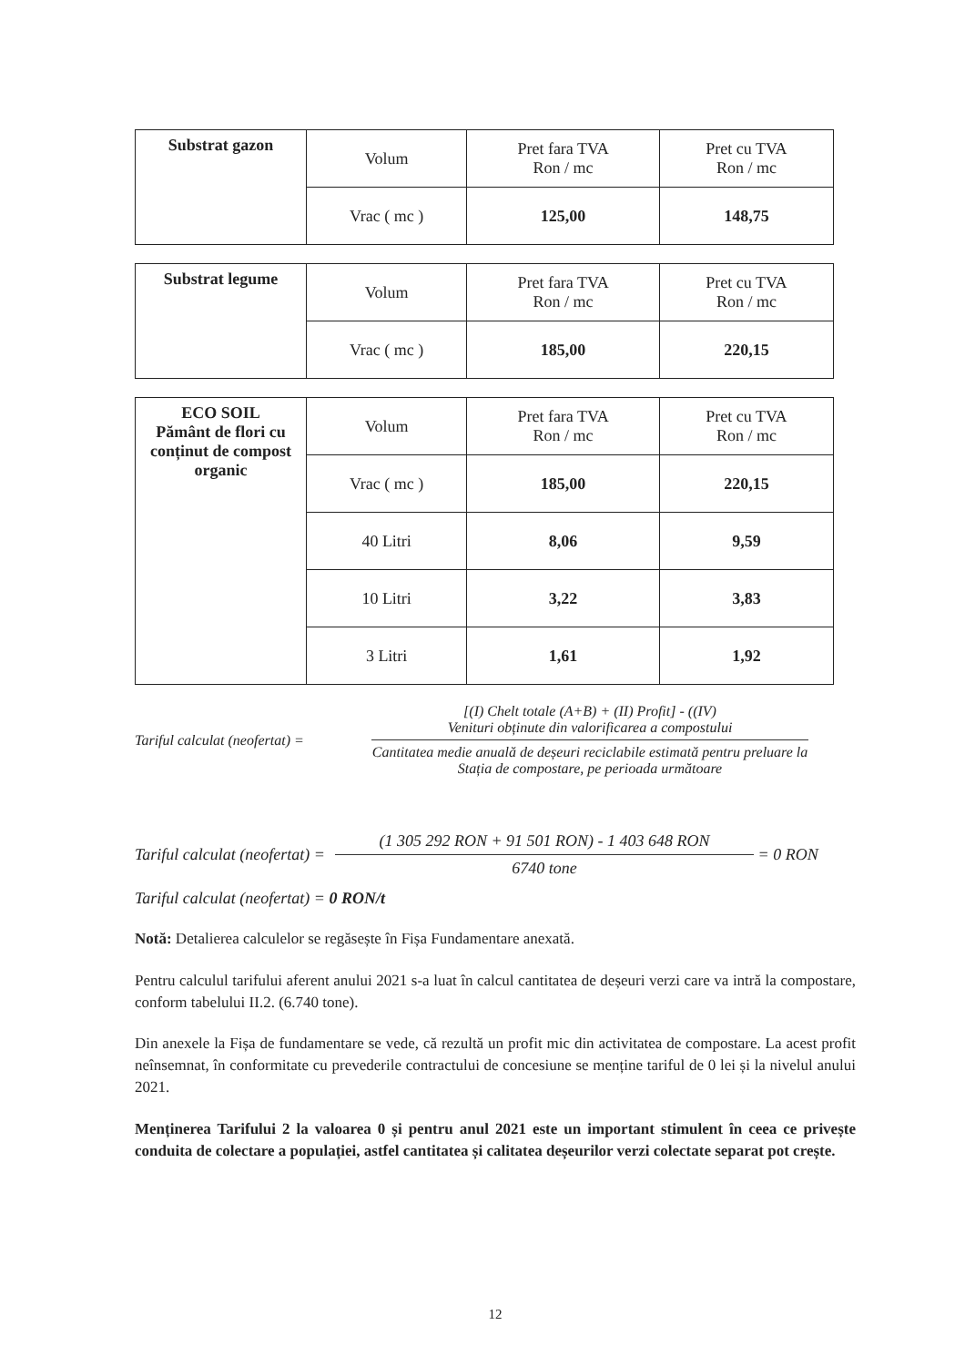| Substrat gazon | Volum | Pret fara TVA Ron / mc | Pret cu TVA Ron / mc |
| | Vrac ( mc ) | 125,00 | 148,75 |
| Substrat legume | Volum | Pret fara TVA Ron / mc | Pret cu TVA Ron / mc |
| | Vrac ( mc ) | 185,00 | 220,15 |
| ECO SOIL Pământ de flori cu conținut de compost organic | Volum | Pret fara TVA Ron / mc | Pret cu TVA Ron / mc |
| | Vrac ( mc ) | 185,00 | 220,15 |
| | 40 Litri | 8,06 | 9,59 |
| | 10 Litri | 3,22 | 3,83 |
| | 3 Litri | 1,61 | 1,92 |
Tariful calculat (neofertat) =
[(I) Chelt totale (A+B) + (II) Profit] - ((IV)
Venituri obținute din valorificarea a compostului
Cantitatea medie anuală de deșeuri reciclabile estimată pentru preluare la Stația de compostare, pe perioada următoare
Tariful calculat (neofertat) =
(1 305 292 RON + 91 501 RON) - 1 403 648 RON
6740 tone
= 0 RON
Tariful calculat (neofertat) = 0 RON/t
Notă: Detalierea calculelor se regăsește în Fișa Fundamentare anexată.
Pentru calculul tarifului aferent anului 2021 s-a luat în calcul cantitatea de deșeuri verzi care va intră la compostare, conform tabelului II.2. (6.740 tone).
Din anexele la Fișa de fundamentare se vede, că rezultă un profit mic din activitatea de compostare. La acest profit neînsemnat, în conformitate cu prevederile contractului de concesiune se menține tariful de 0 lei și la nivelul anului 2021.
Menținerea Tarifului 2 la valoarea 0 și pentru anul 2021 este un important stimulent în ceea ce privește conduita de colectare a populației, astfel cantitatea și calitatea deșeurilor verzi colectate separat pot crește.
12